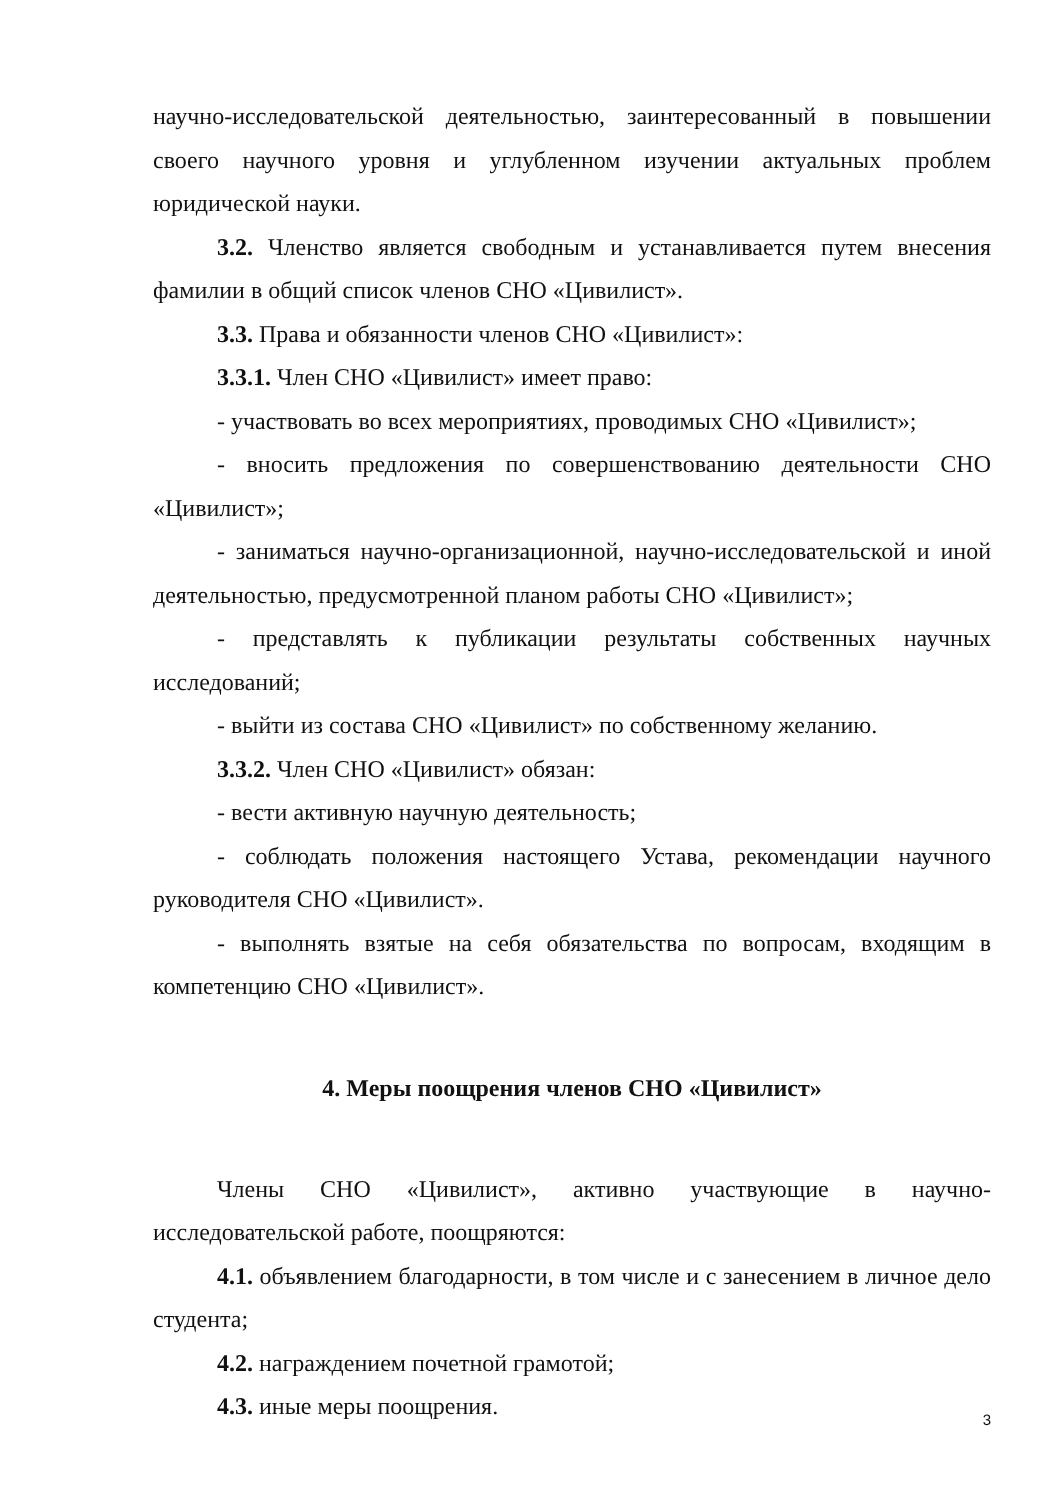научно-исследовательской деятельностью, заинтересованный в повышении своего научного уровня и углубленном изучении актуальных проблем юридической науки.
3.2. Членство является свободным и устанавливается путем внесения фамилии в общий список членов СНО «Цивилист».
3.3. Права и обязанности членов СНО «Цивилист»:
3.3.1. Член СНО «Цивилист» имеет право:
- участвовать во всех мероприятиях, проводимых СНО «Цивилист»;
- вносить предложения по совершенствованию деятельности СНО «Цивилист»;
- заниматься научно-организационной, научно-исследовательской и иной деятельностью, предусмотренной планом работы СНО «Цивилист»;
- представлять к публикации результаты собственных научных исследований;
- выйти из состава СНО «Цивилист» по собственному желанию.
3.3.2. Член СНО «Цивилист» обязан:
- вести активную научную деятельность;
- соблюдать положения настоящего Устава, рекомендации научного руководителя СНО «Цивилист».
- выполнять взятые на себя обязательства по вопросам, входящим в компетенцию СНО «Цивилист».
4. Меры поощрения членов СНО «Цивилист»
Члены СНО «Цивилист», активно участвующие в научно-исследовательской работе, поощряются:
4.1. объявлением благодарности, в том числе и с занесением в личное дело студента;
4.2. награждением почетной грамотой;
4.3. иные меры поощрения.
3